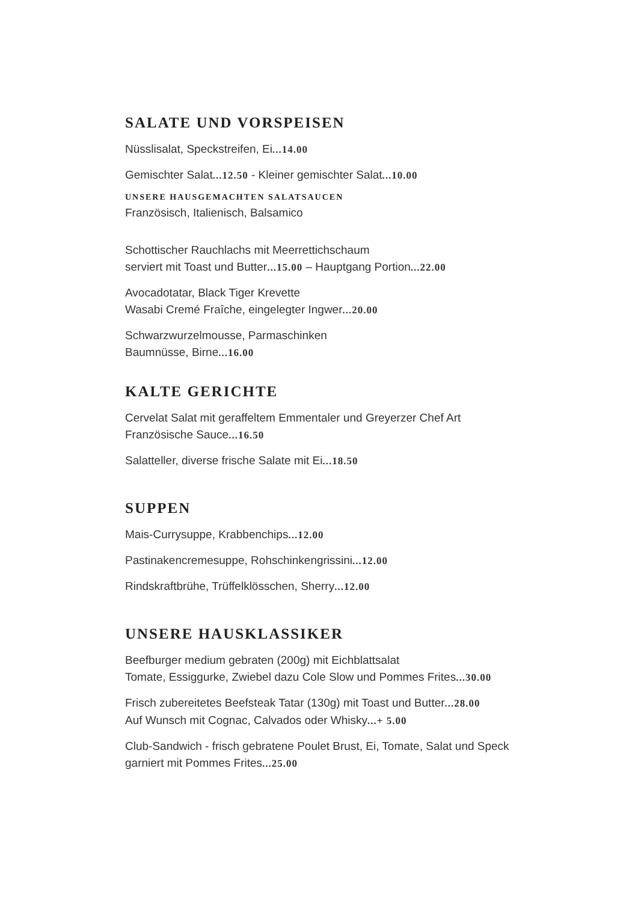SALATE UND VORSPEISEN
Nüsslisalat, Speckstreifen, Ei...14.00
Gemischter Salat...12.50 - Kleiner gemischter Salat...10.00
UNSERE HAUSGEMACHTEN SALATSAUCEN
Französisch, Italienisch, Balsamico
Schottischer Rauchlachs mit Meerrettichschaum
serviert mit Toast und Butter...15.00 – Hauptgang Portion...22.00
Avocadotatar, Black Tiger Krevette
Wasabi Cremé Fraîche, eingelegter Ingwer...20.00
Schwarzwurzelmousse, Parmaschinken
Baumnüsse, Birne...16.00
KALTE GERICHTE
Cervelat Salat mit geraffeltem Emmentaler und Greyerzer Chef Art
Französische Sauce...16.50
Salatteller, diverse frische Salate mit Ei...18.50
SUPPEN
Mais-Currysuppe, Krabbenchips...12.00
Pastinakencremesuppe, Rohschinkengrissini...12.00
Rindskraftbrühe, Trüffelklösschen, Sherry...12.00
UNSERE HAUSKLASSIKER
Beefburger medium gebraten (200g) mit Eichblattsalat
Tomate, Essiggurke, Zwiebel dazu Cole Slow und Pommes Frites...30.00
Frisch zubereitetes Beefsteak Tatar (130g) mit Toast und Butter...28.00
Auf Wunsch mit Cognac, Calvados oder Whisky...+ 5.00
Club-Sandwich - frisch gebratene Poulet Brust, Ei, Tomate, Salat und Speck
garniert mit Pommes Frites...25.00